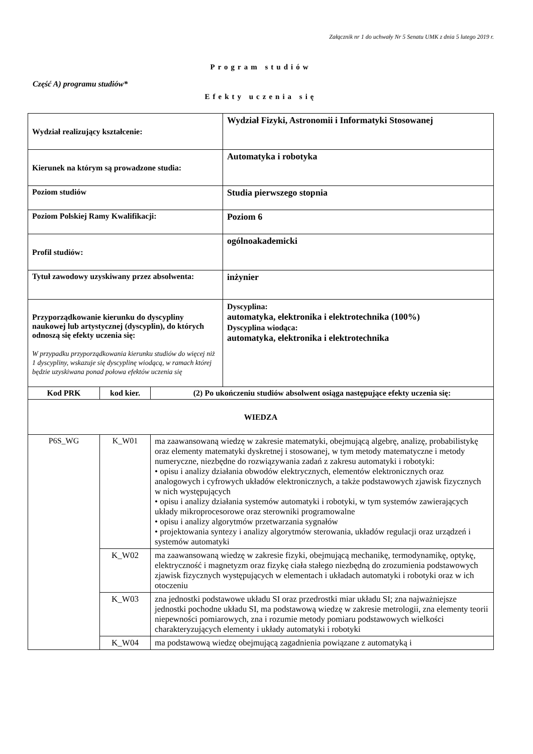Załącznik nr 1 do uchwały Nr 5 Senatu UMK z dnia 5 lutego 2019 r.
Program studiów
Część A) programu studiów*
Efekty uczenia się
| Wydział realizujący kształcenie: | | | Wydział Fizyki, Astronomii i Informatyki Stosowanej |
| Kierunek na którym są prowadzone studia: | | | Automatyka i robotyka |
| Poziom studiów | | | Studia pierwszego stopnia |
| Poziom Polskiej Ramy Kwalifikacji: | | | Poziom 6 |
| Profil studiów: | | | ogólnoakademicki |
| Tytuł zawodowy uzyskiwany przez absolwenta: | | | inżynier |
| Przyporządkowanie kierunku do dyscypliny naukowej lub artystycznej (dyscyplin), do których odnoszą się efekty uczenia się: W przypadku przyporządkowania kierunku studiów do więcej niż 1 dyscypliny, wskazuje się dyscyplinę wiodącą, w ramach której będzie uzyskiwana ponad połowa efektów uczenia się | | | Dyscyplina: automatyka, elektronika i elektrotechnika (100%) Dyscyplina wiodąca: automatyka, elektronika i elektrotechnika |
| Kod PRK | kod kier. | (2) Po ukończeniu studiów absolwent osiąga następujące efekty uczenia się: | |
| WIEDZA | | | |
| P6S_WG | K_W01 | ma zaawansowaną wiedzę w zakresie matematyki, obejmującą algebrę, analizę, probabilistykę oraz elementy matematyki dyskretnej i stosowanej, w tym metody matematyczne i metody numeryczne, niezbędne do rozwiązywania zadań z zakresu automatyki i robotyki: • opisu i analizy działania obwodów elektrycznych, elementów elektronicznych oraz analogowych i cyfrowych układów elektronicznych, a także podstawowych zjawisk fizycznych w nich występujących • opisu i analizy działania systemów automatyki i robotyki, w tym systemów zawierających układy mikroprocesorowe oraz sterowniki programowalne • opisu i analizy algorytmów przetwarzania sygnałów • projektowania syntezy i analizy algorytmów sterowania, układów regulacji oraz urządzeń i systemów automatyki | |
| | K_W02 | ma zaawansowaną wiedzę w zakresie fizyki, obejmującą mechanikę, termodynamikę, optykę, elektryczność i magnetyzm oraz fizykę ciała stałego niezbędną do zrozumienia podstawowych zjawisk fizycznych występujących w elementach i układach automatyki i robotyki oraz w ich otoczeniu | |
| | K_W03 | zna jednostki podstawowe układu SI oraz przedrostki miar układu SI; zna najważniejsze jednostki pochodne układu SI, ma podstawową wiedzę w zakresie metrologii, zna elementy teorii niepewności pomiarowych, zna i rozumie metody pomiaru podstawowych wielkości charakteryzujących elementy i układy automatyki i robotyki | |
| | K_W04 | ma podstawową wiedzę obejmującą zagadnienia powiązane z automatyką i | |